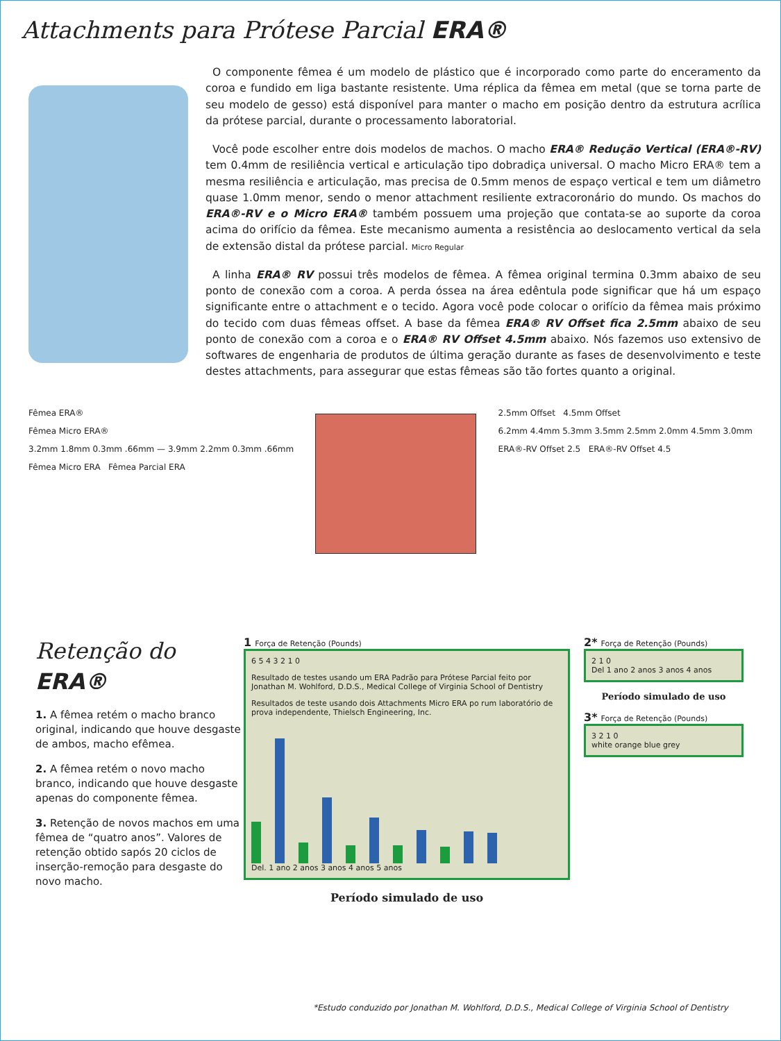Attachments para Prótese Parcial ERA®
O componente fêmea é um modelo de plástico que é incorporado como parte do enceramento da coroa e fundido em liga bastante resistente. Uma réplica da fêmea em metal (que se torna parte de seu modelo de gesso) está disponível para manter o macho em posição dentro da estrutura acrílica da prótese parcial, durante o processamento laboratorial.
Você pode escolher entre dois modelos de machos. O macho ERA® Redução Vertical (ERA®-RV) tem 0.4mm de resiliência vertical e articulação tipo dobradiça universal. O macho Micro ERA® tem a mesma resiliência e articulação, mas precisa de 0.5mm menos de espaço vertical e tem um diâmetro quase 1.0mm menor, sendo o menor attachment resiliente extracoronário do mundo. Os machos do ERA®-RV e o Micro ERA® também possuem uma projeção que contata-se ao suporte da coroa acima do orifício da fêmea. Este mecanismo aumenta a resistência ao deslocamento vertical da sela de extensão distal da prótese parcial. Micro Regular
A linha ERA® RV possui três modelos de fêmea. A fêmea original termina 0.3mm abaixo de seu ponto de conexão com a coroa. A perda óssea na área edêntula pode significar que há um espaço significante entre o attachment e o tecido. Agora você pode colocar o orifício da fêmea mais próximo do tecido com duas fêmeas offset. A base da fêmea ERA® RV Offset fica 2.5mm abaixo de seu ponto de conexão com a coroa e o ERA® RV Offset 4.5mm abaixo. Nós fazemos uso extensivo de softwares de engenharia de produtos de última geração durante as fases de desenvolvimento e teste destes attachments, para assegurar que estas fêmeas são tão fortes quanto a original.
Fêmea ERA®
Fêmea Micro ERA®
3.2mm 1.8mm 0.3mm .66mm — 3.9mm 2.2mm 0.3mm .66mm
Fêmea Micro ERA Fêmea Parcial ERA
2.5mm Offset 4.5mm Offset
6.2mm 4.4mm 5.3mm 3.5mm 2.5mm 2.0mm 4.5mm 3.0mm
ERA®-RV Offset 2.5 ERA®-RV Offset 4.5
Retenção do ERA®
1. A fêmea retém o macho branco original, indicando que houve desgaste de ambos, macho efêmea.
2. A fêmea retém o novo macho branco, indicando que houve desgaste apenas do componente fêmea.
3. Retenção de novos machos em uma fêmea de “quatro anos”. Valores de retenção obtido sapós 20 ciclos de inserção-remoção para desgaste do novo macho.
1 Força de Retenção (Pounds)
6 5 4 3 2 1 0
Resultado de testes usando um ERA Padrão para Prótese Parcial feito por Jonathan M. Wohlford, D.D.S., Medical College of Virginia School of Dentistry
Resultados de teste usando dois Attachments Micro ERA po rum laboratório de prova independente, Thielsch Engineering, Inc.
Del. 1 ano 2 anos 3 anos 4 anos 5 anos
Período simulado de uso
2* Força de Retenção (Pounds)
2 1 0
Del 1 ano 2 anos 3 anos 4 anos
Período simulado de uso
3* Força de Retenção (Pounds)
3 2 1 0
white orange blue grey
*Estudo conduzido por Jonathan M. Wohlford, D.D.S., Medical College of Virginia School of Dentistry